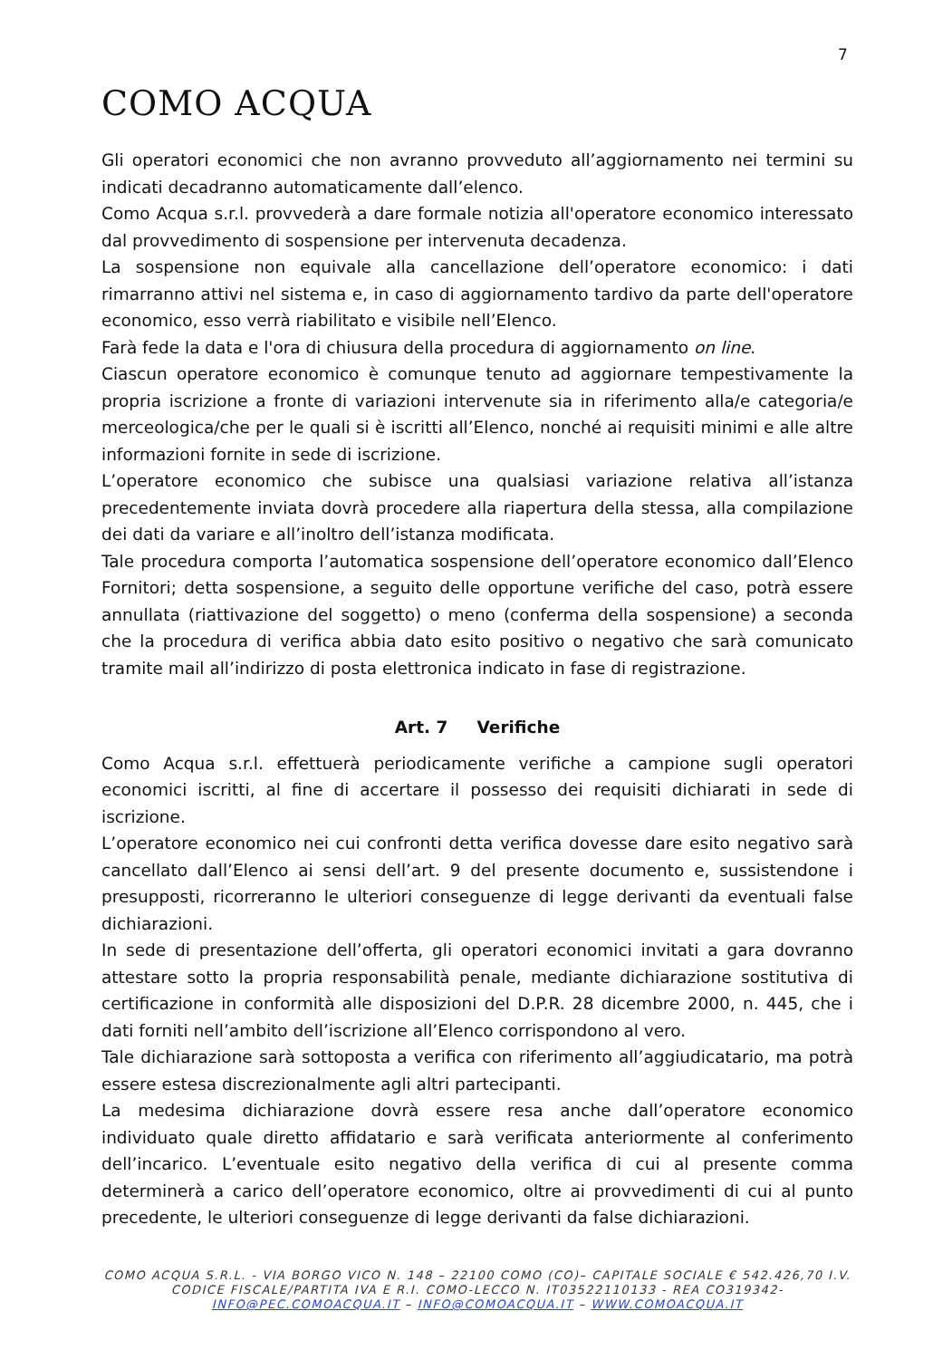7
COMO ACQUA
Gli operatori economici che non avranno provveduto all’aggiornamento nei termini su indicati decadranno automaticamente dall’elenco.
Como Acqua s.r.l. provvederà a dare formale notizia all'operatore economico interessato dal provvedimento di sospensione per intervenuta decadenza.
La sospensione non equivale alla cancellazione dell’operatore economico: i dati rimarranno attivi nel sistema e, in caso di aggiornamento tardivo da parte dell'operatore economico, esso verrà riabilitato e visibile nell’Elenco.
Farà fede la data e l'ora di chiusura della procedura di aggiornamento on line.
Ciascun operatore economico è comunque tenuto ad aggiornare tempestivamente la propria iscrizione a fronte di variazioni intervenute sia in riferimento alla/e categoria/e merceologica/che per le quali si è iscritti all’Elenco, nonché ai requisiti minimi e alle altre informazioni fornite in sede di iscrizione.
L’operatore economico che subisce una qualsiasi variazione relativa all’istanza precedentemente inviata dovrà procedere alla riapertura della stessa, alla compilazione dei dati da variare e all’inoltro dell’istanza modificata.
Tale procedura comporta l’automatica sospensione dell’operatore economico dall’Elenco Fornitori; detta sospensione, a seguito delle opportune verifiche del caso, potrà essere annullata (riattivazione del soggetto) o meno (conferma della sospensione) a seconda che la procedura di verifica abbia dato esito positivo o negativo che sarà comunicato tramite mail all’indirizzo di posta elettronica indicato in fase di registrazione.
Art. 7 Verifiche
Como Acqua s.r.l. effettuerà periodicamente verifiche a campione sugli operatori economici iscritti, al fine di accertare il possesso dei requisiti dichiarati in sede di iscrizione.
L’operatore economico nei cui confronti detta verifica dovesse dare esito negativo sarà cancellato dall’Elenco ai sensi dell’art. 9 del presente documento e, sussistendone i presupposti, ricorreranno le ulteriori conseguenze di legge derivanti da eventuali false dichiarazioni.
In sede di presentazione dell’offerta, gli operatori economici invitati a gara dovranno attestare sotto la propria responsabilità penale, mediante dichiarazione sostitutiva di certificazione in conformità alle disposizioni del D.P.R. 28 dicembre 2000, n. 445, che i dati forniti nell’ambito dell’iscrizione all’Elenco corrispondono al vero.
Tale dichiarazione sarà sottoposta a verifica con riferimento all’aggiudicatario, ma potrà essere estesa discrezionalmente agli altri partecipanti.
La medesima dichiarazione dovrà essere resa anche dall’operatore economico individuato quale diretto affidatario e sarà verificata anteriormente al conferimento dell’incarico. L’eventuale esito negativo della verifica di cui al presente comma determinerà a carico dell’operatore economico, oltre ai provvedimenti di cui al punto precedente, le ulteriori conseguenze di legge derivanti da false dichiarazioni.
COMO ACQUA S.R.L. - VIA BORGO VICO N. 148 – 22100 COMO (CO)– CAPITALE SOCIALE € 542.426,70 I.V.
CODICE FISCALE/PARTITA IVA E R.I. COMO-LECCO N. IT03522110133 - REA CO319342-
INFO@PEC.COMOACQUA.IT – INFO@COMOACQUA.IT – WWW.COMOACQUA.IT